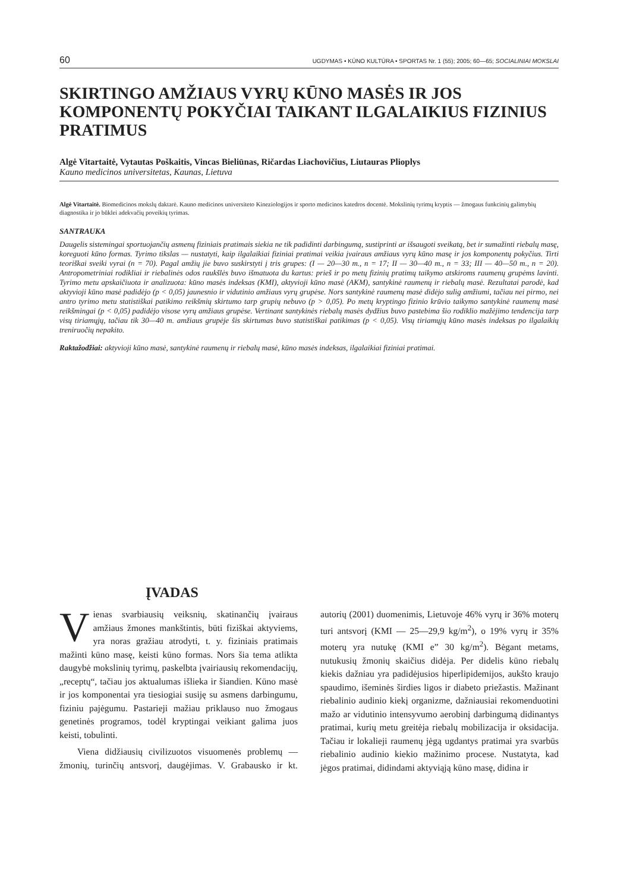60 UGDYMAS • KŪNO KULTŪRA • SPORTAS Nr. 1 (55); 2005; 60—65; SOCIALINIAI MOKSLAI
SKIRTINGO AMŽIAUS VYRŲ KŪNO MASĖS IR JOS KOMPONENTŲ POKYČIAI TAIKANT ILGALAIKIUS FIZINIUS PRATIMUS
Algė Vitartaitė, Vytautas Poškaitis, Vincas Bieliūnas, Ričardas Liachovičius, Liutauras Plioplys
Kauno medicinos universitetas, Kaunas, Lietuva
Algė Vitartaitė. Biomedicinos mokslų daktarė. Kauno medicinos universiteto Kineziologijos ir sporto medicinos katedros docentė. Mokslinių tyrimų kryptis — žmogaus funkcinių galimybių diagnostika ir jo būklei adekvačių poveikių tyrimas.
SANTRAUKA
Daugelis sistemingai sportuojančių asmenų fiziniais pratimais siekia ne tik padidinti darbingumą, sustiprinti ar išsaugoti sveikatą, bet ir sumažinti riebalų masę, koreguoti kūno formas. Tyrimo tikslas — nustatyti, kaip ilgalaikiai fiziniai pratimai veikia įvairaus amžiaus vyrų kūno masę ir jos komponentų pokyčius. Tirti teoriškai sveiki vyrai (n = 70). Pagal amžių jie buvo suskirstyti į tris grupes: (I — 20—30 m., n = 17; II — 30—40 m., n = 33; III — 40—50 m., n = 20). Antropometriniai rodikliai ir riebalinės odos raukšlės buvo išmatuota du kartus: prieš ir po metų fizinių pratimų taikymo atskiroms raumenų grupėms lavinti. Tyrimo metu apskaičiuota ir analizuota: kūno masės indeksas (KMI), aktyvioji kūno masė (AKM), santykinė raumenų ir riebalų masė. Rezultatai parodė, kad aktyvioji kūno masė padidėjo (p < 0,05) jaunesnio ir vidutinio amžiaus vyrų grupėse. Nors santykinė raumenų masė didėjo sulig amžiumi, tačiau nei pirmo, nei antro tyrimo metu statistiškai patikimo reikšmių skirtumo tarp grupių nebuvo (p > 0,05). Po metų kryptingo fizinio krūvio taikymo santykinė raumenų masė reikšmingai (p < 0,05) padidėjo visose vyrų amžiaus grupėse. Vertinant santykinės riebalų masės dydžius buvo pastebima šio rodiklio mažėjimo tendencija tarp visų tiriamųjų, tačiau tik 30—40 m. amžiaus grupėje šis skirtumas buvo statistiškai patikimas (p < 0,05). Visų tiriamųjų kūno masės indeksas po ilgalaikių treniruočių nepakito.
Raktažodžiai: aktyvioji kūno masė, santykinė raumenų ir riebalų masė, kūno masės indeksas, ilgalaikiai fiziniai pratimai.
ĮVADAS
Vienas svarbiausių veiksnių, skatinančių įvairaus amžiaus žmones mankštintis, būti fiziškai aktyviems, yra noras gražiau atrodyti, t. y. fiziniais pratimais mažinti kūno masę, keisti kūno formas. Nors šia tema atlikta daugybė mokslinių tyrimų, paskelbta įvairiausių rekomendacijų, „receptų“, tačiau jos aktualumas išlieka ir šiandien. Kūno masė ir jos komponentai yra tiesiogiai susiję su asmens darbingumu, fiziniu pajėgumu. Pastarieji mažiau priklauso nuo žmogaus genetinės programos, todėl kryptingai veikiant galima juos keisti, tobulinti.
Viena didžiausių civilizuotos visuomenės problemų — žmonių, turinčių antsvorį, daugėjimas. V. Grabausko ir kt. autorių (2001) duomenimis, Lietuvoje 46% vyrų ir 36% moterų turi antsvorį (KMI — 25—29,9 kg/m<sup>2</sup>), o 19% vyrų ir 35% moterų yra nutukę (KMI e” 30 kg/m<sup>2</sup>). Bėgant metams, nutukusių žmonių skaičius didėja. Per didelis kūno riebalų kiekis dažniau yra padidėjusios hiperlipidemijos, aukšto kraujo spaudimo, išeminės širdies ligos ir diabeto priežastis. Mažinant riebalinio audinio kiekį organizme, dažniausiai rekomenduotini mažo ar vidutinio intensyvumo aerobinį darbingumą didinantys pratimai, kurių metu greitėja riebalų mobilizacija ir oksidacija. Tačiau ir lokalieji raumenų jėgą ugdantys pratimai yra svarbūs riebalinio audinio kiekio mažinimo procese. Nustatyta, kad jėgos pratimai, didindami aktyviąją kūno masę, didina ir